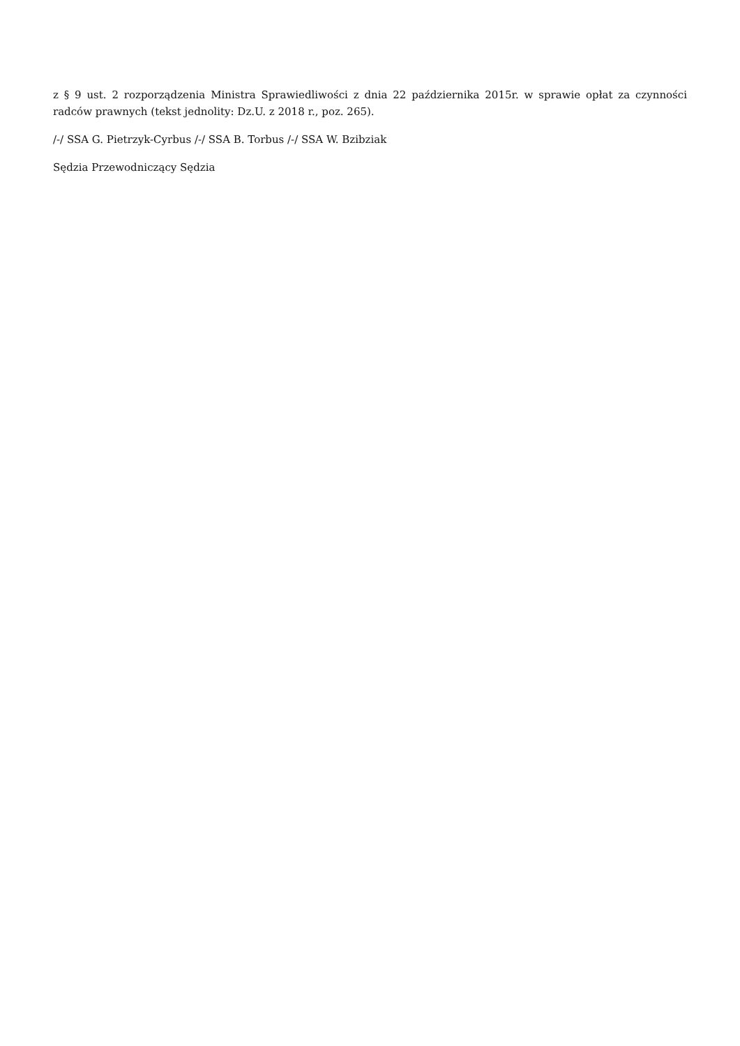z § 9 ust. 2 rozporządzenia Ministra Sprawiedliwości z dnia 22 października 2015r. w sprawie opłat za czynności radców prawnych (tekst jednolity: Dz.U. z 2018 r., poz. 265).
/-/ SSA G. Pietrzyk-Cyrbus /-/ SSA B. Torbus /-/ SSA W. Bzibziak
Sędzia Przewodniczący Sędzia